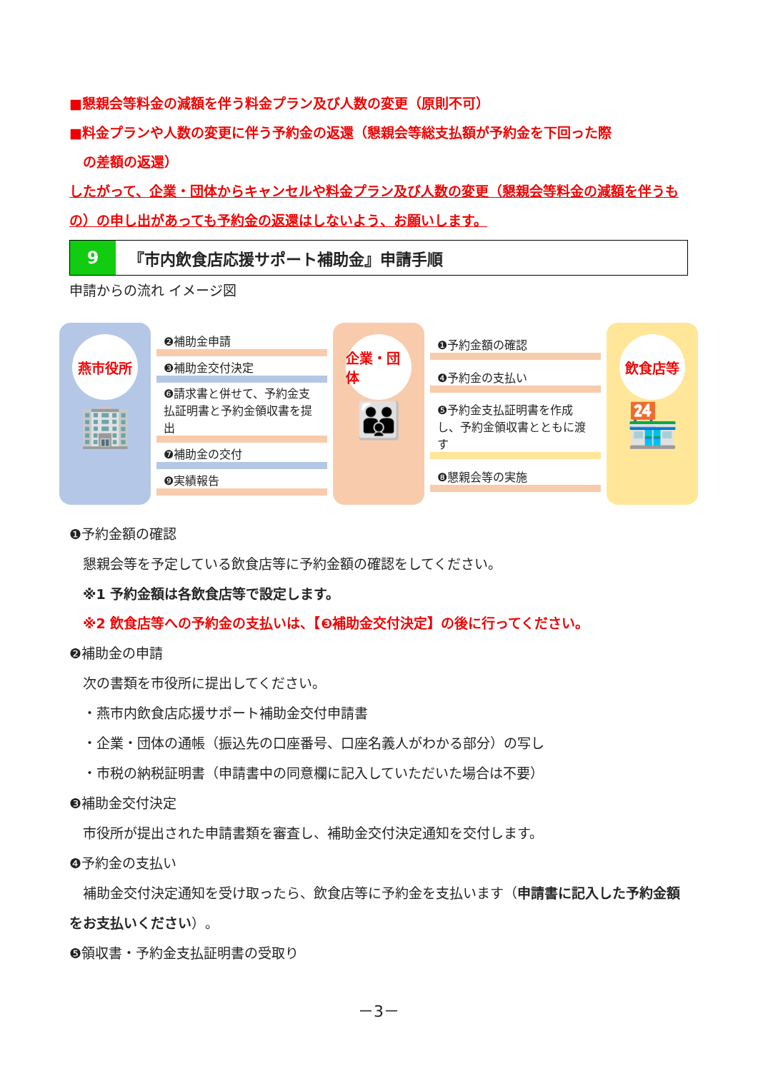■懇親会等料金の減額を伴う料金プラン及び人数の変更（原則不可）
■料金プランや人数の変更に伴う予約金の返還（懇親会等総支払額が予約金を下回った際
　の差額の返還）
したがって、企業・団体からキャンセルや料金プラン及び人数の変更（懇親会等料金の減額を伴うもの）の申し出があっても予約金の返還はしないよう、お願いします。
9
『市内飲食店応援サポート補助金』申請手順
申請からの流れ イメージ図
燕市役所
🏢
❷補助金申請
❸補助金交付決定
❻請求書と併せて、予約金支払証明書と予約金領収書を提出
❼補助金の交付
❾実績報告
企業・団体
👪
❶予約金額の確認
❹予約金の支払い
❺予約金支払証明書を作成し、予約金領収書とともに渡す
❽懇親会等の実施
飲食店等
🏪
❶予約金額の確認
　懇親会等を予定している飲食店等に予約金額の確認をしてください。
　※1 予約金額は各飲食店等で設定します。
　※2 飲食店等への予約金の支払いは、【❸補助金交付決定】の後に行ってください。
❷補助金の申請
　次の書類を市役所に提出してください。
　・燕市内飲食店応援サポート補助金交付申請書
　・企業・団体の通帳（振込先の口座番号、口座名義人がわかる部分）の写し
　・市税の納税証明書（申請書中の同意欄に記入していただいた場合は不要）
❸補助金交付決定
　市役所が提出された申請書類を審査し、補助金交付決定通知を交付します。
❹予約金の支払い
　補助金交付決定通知を受け取ったら、飲食店等に予約金を支払います（申請書に記入した予約金額をお支払いください）。
❺領収書・予約金支払証明書の受取り
－3－